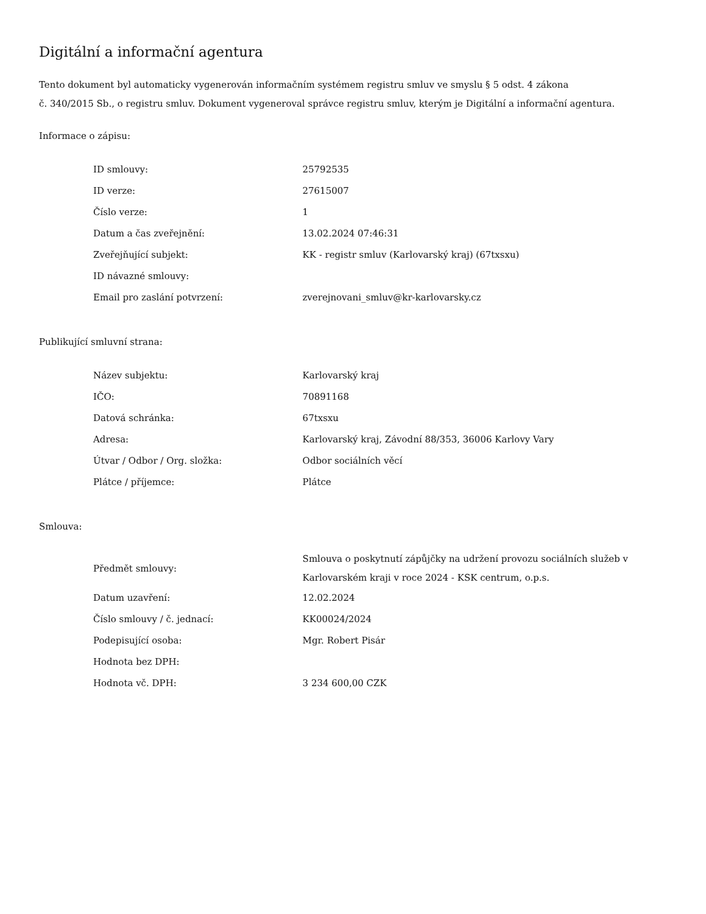Digitální a informační agentura
Tento dokument byl automaticky vygenerován informačním systémem registru smluv ve smyslu § 5 odst. 4 zákona
č. 340/2015 Sb., o registru smluv. Dokument vygeneroval správce registru smluv, kterým je Digitální a informační agentura.
Informace o zápisu:
| ID smlouvy: | 25792535 |
| ID verze: | 27615007 |
| Číslo verze: | 1 |
| Datum a čas zveřejnění: | 13.02.2024 07:46:31 |
| Zveřejňující subjekt: | KK - registr smluv (Karlovarský kraj) (67txsxu) |
| ID návazné smlouvy: | |
| Email pro zaslání potvrzení: | zverejnovani_smluv@kr-karlovarsky.cz |
Publikující smluvní strana:
| Název subjektu: | Karlovarský kraj |
| IČO: | 70891168 |
| Datová schránka: | 67txsxu |
| Adresa: | Karlovarský kraj, Závodní 88/353, 36006 Karlovy Vary |
| Útvar / Odbor / Org. složka: | Odbor sociálních věcí |
| Plátce / příjemce: | Plátce |
Smlouva:
| Předmět smlouvy: | Smlouva o poskytnutí zápůjčky na udržení provozu sociálních služeb v Karlovarském kraji v roce 2024 - KSK centrum, o.p.s. |
| Datum uzavření: | 12.02.2024 |
| Číslo smlouvy / č. jednací: | KK00024/2024 |
| Podepisující osoba: | Mgr. Robert Pisár |
| Hodnota bez DPH: | |
| Hodnota vč. DPH: | 3 234 600,00 CZK |